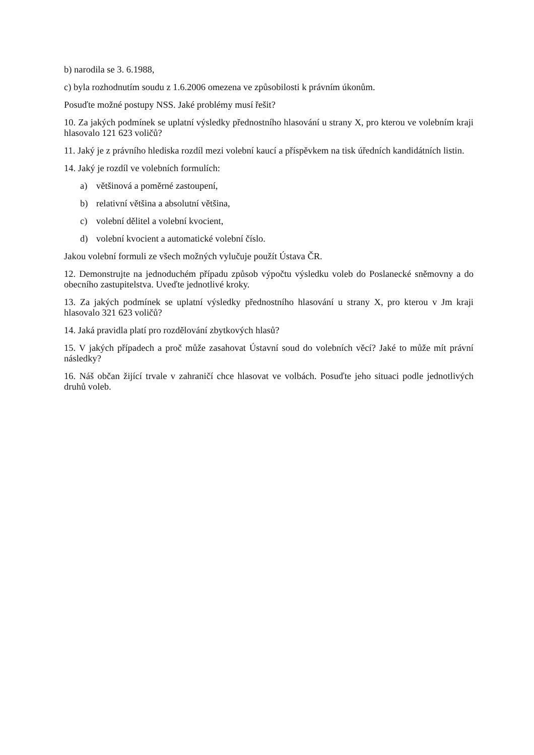b) narodila se 3. 6.1988,
c) byla rozhodnutím soudu z 1.6.2006 omezena ve způsobilosti k právním úkonům.
Posuďte možné postupy NSS. Jaké problémy musí řešit?
10. Za jakých podmínek se uplatní výsledky přednostního hlasování u strany X, pro kterou ve volebním kraji hlasovalo 121 623 voličů?
11. Jaký je z právního hlediska rozdíl mezi volební kaucí a příspěvkem na tisk úředních kandidátních listin.
14. Jaký je rozdíl ve volebních formulích:
a) většinová a poměrné zastoupení,
b) relativní většina a absolutní většina,
c) volební dělitel a volební kvocient,
d) volební kvocient a automatické volební číslo.
Jakou volební formuli ze všech možných vylučuje použít Ústava ČR.
12. Demonstrujte na jednoduchém případu způsob výpočtu výsledku voleb do Poslanecké sněmovny a do obecního zastupitelstva. Uveďte jednotlivé kroky.
13. Za jakých podmínek se uplatní výsledky přednostního hlasování u strany X, pro kterou v Jm kraji hlasovalo 321 623 voličů?
14. Jaká pravidla platí pro rozdělování zbytkových hlasů?
15. V jakých případech a proč může zasahovat Ústavní soud do volebních věcí? Jaké to může mít právní následky?
16. Náš občan žijící trvale v zahraničí chce hlasovat ve volbách. Posuďte jeho situaci podle jednotlivých druhů voleb.